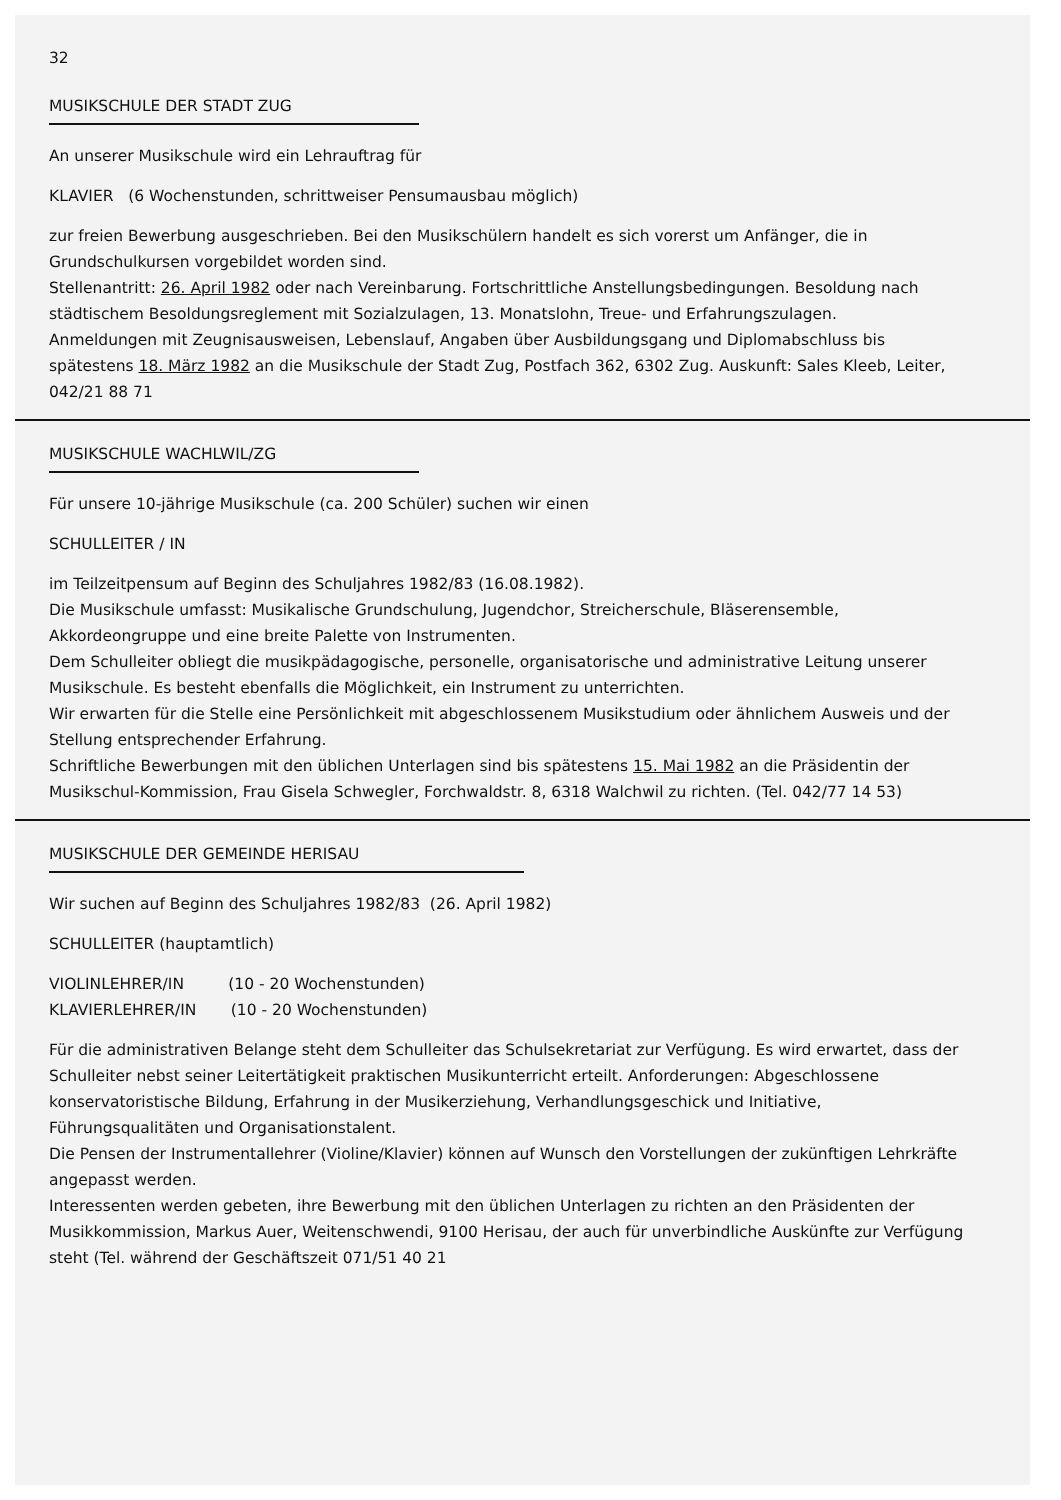32
MUSIKSCHULE DER STADT ZUG
An unserer Musikschule wird ein Lehrauftrag für
KLAVIER (6 Wochenstunden, schrittweiser Pensumausbau möglich)
zur freien Bewerbung ausgeschrieben. Bei den Musikschülern handelt es sich vorerst um Anfänger, die in Grundschulkursen vorgebildet worden sind.
Stellenantritt: 26. April 1982 oder nach Vereinbarung. Fortschrittliche Anstellungsbedingungen. Besoldung nach städtischem Besoldungsreglement mit Sozialzulagen, 13. Monatslohn, Treue- und Erfahrungszulagen.
Anmeldungen mit Zeugnisausweisen, Lebenslauf, Angaben über Ausbildungsgang und Diplomabschluss bis spätestens 18. März 1982 an die Musikschule der Stadt Zug, Postfach 362, 6302 Zug. Auskunft: Sales Kleeb, Leiter, 042/21 88 71
MUSIKSCHULE WACHLWIL/ZG
Für unsere 10-jährige Musikschule (ca. 200 Schüler) suchen wir einen
SCHULLEITER / IN
im Teilzeitpensum auf Beginn des Schuljahres 1982/83 (16.08.1982).
Die Musikschule umfasst: Musikalische Grundschulung, Jugendchor, Streicherschule, Bläserensemble, Akkordeongruppe und eine breite Palette von Instrumenten.
Dem Schulleiter obliegt die musikpädagogische, personelle, organisatorische und administrative Leitung unserer Musikschule. Es besteht ebenfalls die Möglichkeit, ein Instrument zu unterrichten.
Wir erwarten für die Stelle eine Persönlichkeit mit abgeschlossenem Musikstudium oder ähnlichem Ausweis und der Stellung entsprechender Erfahrung.
Schriftliche Bewerbungen mit den üblichen Unterlagen sind bis spätestens 15. Mai 1982 an die Präsidentin der Musikschul-Kommission, Frau Gisela Schwegler, Forchwaldstr. 8, 6318 Walchwil zu richten. (Tel. 042/77 14 53)
MUSIKSCHULE DER GEMEINDE HERISAU
Wir suchen auf Beginn des Schuljahres 1982/83 (26. April 1982)
SCHULLEITER (hauptamtlich)
VIOLINLEHRER/IN (10 - 20 Wochenstunden)
KLAVIERLEHRER/IN (10 - 20 Wochenstunden)
Für die administrativen Belange steht dem Schulleiter das Schulsekretariat zur Verfügung. Es wird erwartet, dass der Schulleiter nebst seiner Leitertätigkeit praktischen Musikunterricht erteilt. Anforderungen: Abgeschlossene konservatoristische Bildung, Erfahrung in der Musikerziehung, Verhandlungsgeschick und Initiative, Führungsqualitäten und Organisationstalent.
Die Pensen der Instrumentallehrer (Violine/Klavier) können auf Wunsch den Vorstellungen der zukünftigen Lehrkräfte angepasst werden.
Interessenten werden gebeten, ihre Bewerbung mit den üblichen Unterlagen zu richten an den Präsidenten der Musikkommission, Markus Auer, Weitenschwendi, 9100 Herisau, der auch für unverbindliche Auskünfte zur Verfügung steht (Tel. während der Geschäftszeit 071/51 40 21